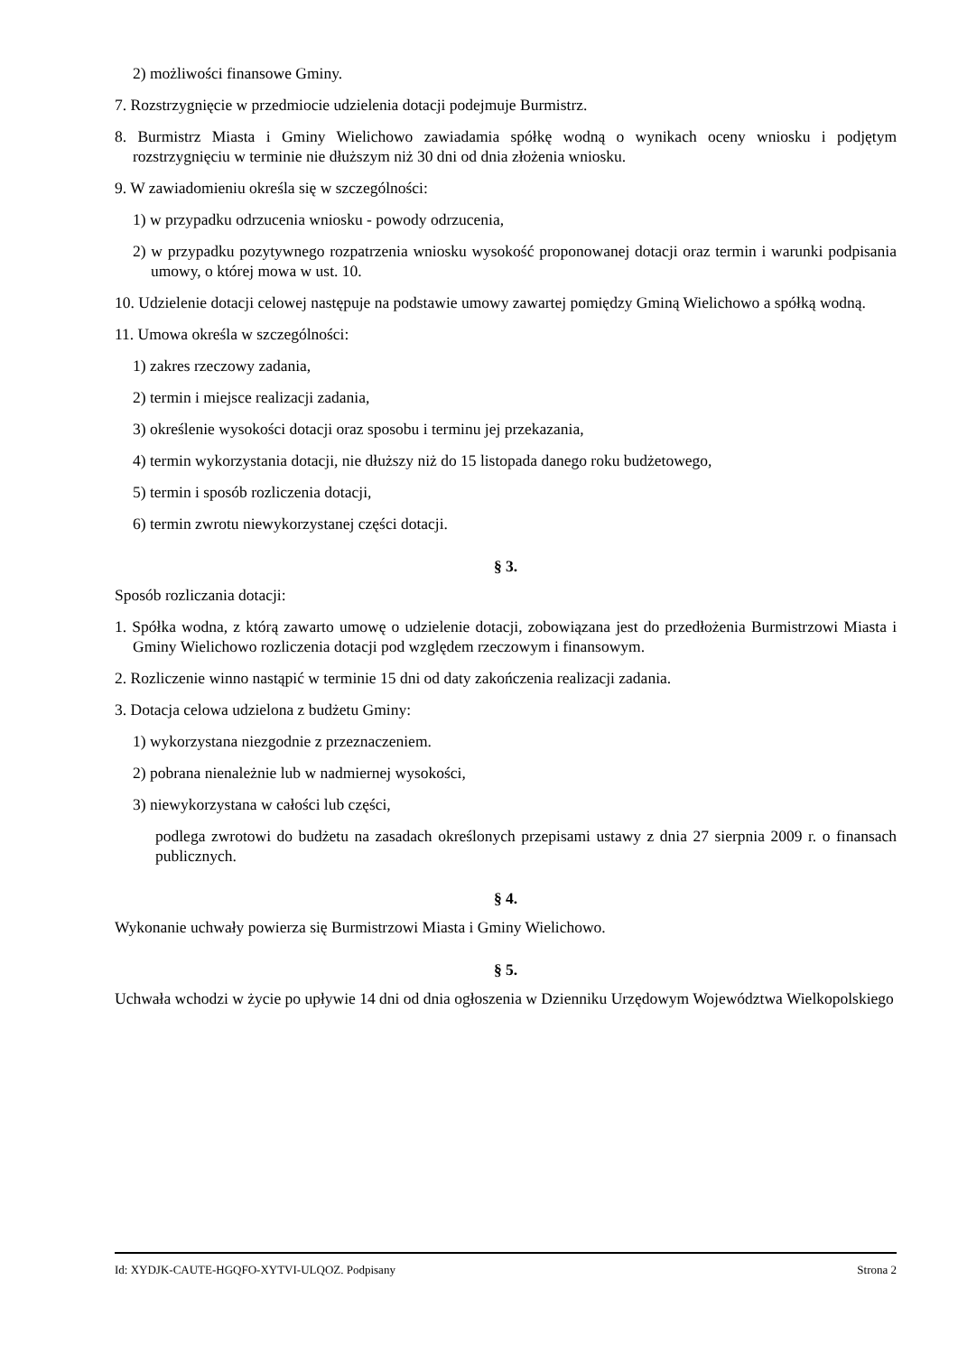2) możliwości finansowe Gminy.
7. Rozstrzygnięcie w przedmiocie udzielenia dotacji podejmuje Burmistrz.
8. Burmistrz Miasta i Gminy Wielichowo zawiadamia spółkę wodną o wynikach oceny wniosku i podjętym rozstrzygnięciu w terminie nie dłuższym niż 30 dni od dnia złożenia wniosku.
9. W zawiadomieniu określa się w szczególności:
1) w przypadku odrzucenia wniosku - powody odrzucenia,
2) w przypadku pozytywnego rozpatrzenia wniosku wysokość proponowanej dotacji oraz termin i warunki podpisania umowy, o której mowa w ust. 10.
10. Udzielenie dotacji celowej następuje na podstawie umowy zawartej pomiędzy Gminą Wielichowo a spółką wodną.
11. Umowa określa w szczególności:
1) zakres rzeczowy zadania,
2) termin i miejsce realizacji zadania,
3) określenie wysokości dotacji oraz sposobu i terminu jej przekazania,
4) termin wykorzystania dotacji, nie dłuższy niż do 15 listopada danego roku budżetowego,
5) termin i sposób rozliczenia dotacji,
6) termin zwrotu niewykorzystanej części dotacji.
§ 3.
Sposób rozliczania dotacji:
1. Spółka wodna, z którą zawarto umowę o udzielenie dotacji, zobowiązana jest do przedłożenia Burmistrzowi Miasta i Gminy Wielichowo rozliczenia dotacji pod względem rzeczowym i finansowym.
2. Rozliczenie winno nastąpić w terminie 15 dni od daty zakończenia realizacji zadania.
3. Dotacja celowa udzielona z budżetu Gminy:
1) wykorzystana niezgodnie z przeznaczeniem.
2) pobrana nienależnie lub w nadmiernej wysokości,
3) niewykorzystana w całości lub części,
podlega zwrotowi do budżetu na zasadach określonych przepisami ustawy z dnia 27 sierpnia 2009 r. o finansach publicznych.
§ 4.
Wykonanie uchwały powierza się Burmistrzowi Miasta i Gminy Wielichowo.
§ 5.
Uchwała wchodzi w życie po upływie 14 dni od dnia ogłoszenia w Dzienniku Urzędowym Województwa Wielkopolskiego
Id: XYDJK-CAUTE-HGQFO-XYTVI-ULQOZ. Podpisany Strona 2